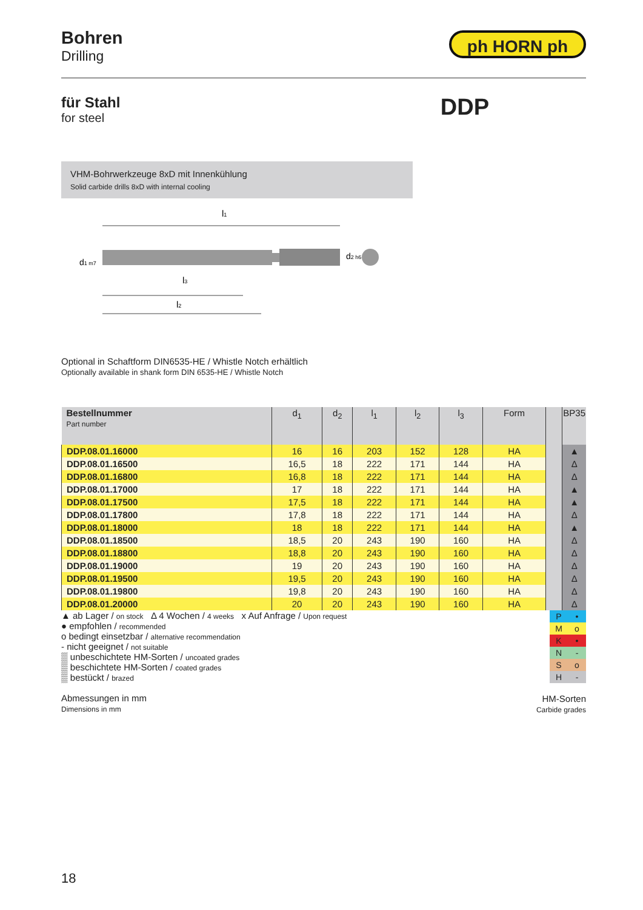Bohren
Drilling
ph HORN ph
für Stahl
for steel
DDP
VHM-Bohrwerkzeuge 8xD mit Innenkühlung
Solid carbide drills 8xD with internal cooling
l1
d1 m7
d2 h6
l3
l2
Optional in Schaftform DIN6535-HE / Whistle Notch erhältlich
Optionally available in shank form DIN 6535-HE / Whistle Notch
| Bestellnummer Part number | d<sub>1</sub> | d<sub>2</sub> | l<sub>1</sub> | l<sub>2</sub> | l<sub>3</sub> | Form | | BP35 |
| --- | --- | --- | --- | --- | --- | --- | --- | --- |
| DDP.08.01.16000 | 16 | 16 | 203 | 152 | 128 | HA | | ▲ |
| DDP.08.01.16500 | 16,5 | 18 | 222 | 171 | 144 | HA | | Δ |
| DDP.08.01.16800 | 16,8 | 18 | 222 | 171 | 144 | HA | | Δ |
| DDP.08.01.17000 | 17 | 18 | 222 | 171 | 144 | HA | | ▲ |
| DDP.08.01.17500 | 17,5 | 18 | 222 | 171 | 144 | HA | | ▲ |
| DDP.08.01.17800 | 17,8 | 18 | 222 | 171 | 144 | HA | | Δ |
| DDP.08.01.18000 | 18 | 18 | 222 | 171 | 144 | HA | | ▲ |
| DDP.08.01.18500 | 18,5 | 20 | 243 | 190 | 160 | HA | | Δ |
| DDP.08.01.18800 | 18,8 | 20 | 243 | 190 | 160 | HA | | Δ |
| DDP.08.01.19000 | 19 | 20 | 243 | 190 | 160 | HA | | Δ |
| DDP.08.01.19500 | 19,5 | 20 | 243 | 190 | 160 | HA | | Δ |
| DDP.08.01.19800 | 19,8 | 20 | 243 | 190 | 160 | HA | | Δ |
| DDP.08.01.20000 | 20 | 20 | 243 | 190 | 160 | HA | | Δ |
▲ ab Lager / on stock Δ 4 Wochen / 4 weeks x Auf Anfrage / Upon request
● empfohlen / recommended
o bedingt einsetzbar / alternative recommendation
- nicht geeignet / not suitable
▒ unbeschichtete HM-Sorten / uncoated grades
▒ beschichtete HM-Sorten / coated grades
▒ bestückt / brazed
Abmessungen in mm
Dimensions in mm
| P | • |
| M | o |
| K | • |
| N | - |
| S | o |
| H | - |
HM-Sorten
Carbide grades
18